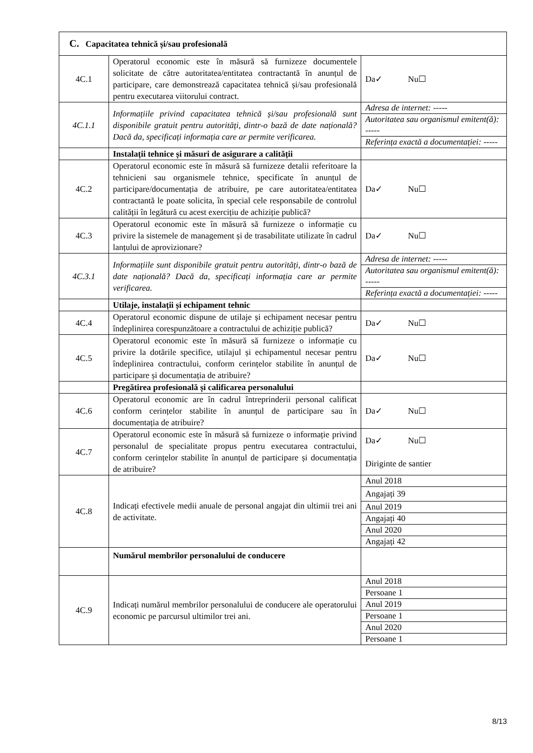| C. Capacitatea tehnică și/sau profesională | | |
| 4C.1 | Operatorul economic este în măsură să furnizeze documentele solicitate de către autoritatea/entitatea contractantă în anunțul de participare, care demonstrează capacitatea tehnică și/sau profesională pentru executarea viitorului contract. | Da✓ Nu☐ |
| 4C.1.1 | Informațiile privind capacitatea tehnică și/sau profesională sunt disponibile gratuit pentru autorități, dintr-o bază de date națională? Dacă da, specificați informația care ar permite verificarea. | / Adresa de internet: ----- / / Autoritatea sau organismul emitent(ă): ----- / / Referința exactă a documentației: ----- / |
| | Instalații tehnice și măsuri de asigurare a calității | |
| 4C.2 | Operatorul economic este în măsură să furnizeze detalii referitoare la tehnicieni sau organismele tehnice, specificate în anunțul de participare/documentația de atribuire, pe care autoritatea/entitatea contractantă le poate solicita, în special cele responsabile de controlul calității în legătură cu acest exercițiu de achiziție publică? | Da✓ Nu☐ |
| 4C.3 | Operatorul economic este în măsură să furnizeze o informație cu privire la sistemele de management și de trasabilitate utilizate în cadrul lanțului de aprovizionare? | Da✓ Nu☐ |
| 4C.3.1 | Informațiile sunt disponibile gratuit pentru autorități, dintr-o bază de date națională? Dacă da, specificați informația care ar permite verificarea. | / Adresa de internet: ----- / / Autoritatea sau organismul emitent(ă): ----- / / Referința exactă a documentației: ----- / |
| | Utilaje, instalații și echipament tehnic | |
| 4C.4 | Operatorul economic dispune de utilaje și echipament necesar pentru îndeplinirea corespunzătoare a contractului de achiziție publică? | Da✓ Nu☐ |
| 4C.5 | Operatorul economic este în măsură să furnizeze o informație cu privire la dotările specifice, utilajul și echipamentul necesar pentru îndeplinirea contractului, conform cerințelor stabilite în anunțul de participare și documentația de atribuire? | Da✓ Nu☐ |
| | Pregătirea profesională și calificarea personalului | |
| 4C.6 | Operatorul economic are în cadrul întreprinderii personal calificat conform cerințelor stabilite în anunțul de participare sau în documentația de atribuire? | Da✓ Nu☐ |
| 4C.7 | Operatorul economic este în măsură să furnizeze o informație privind personalul de specialitate propus pentru executarea contractului, conform cerințelor stabilite în anunțul de participare și documentația de atribuire? | Da✓ Nu☐ Diriginte de santier |
| 4C.8 | Indicați efectivele medii anuale de personal angajat din ultimii trei ani de activitate. | / Anul 2018 / / Angajați 39 / / Anul 2019 / / Angajați 40 / / Anul 2020 / / Angajați 42 / |
| | Numărul membrilor personalului de conducere | |
| 4C.9 | Indicați numărul membrilor personalului de conducere ale operatorului economic pe parcursul ultimilor trei ani. | / Anul 2018 / / Persoane 1 / / Anul 2019 / / Persoane 1 / / Anul 2020 / / Persoane 1 / |
8/13